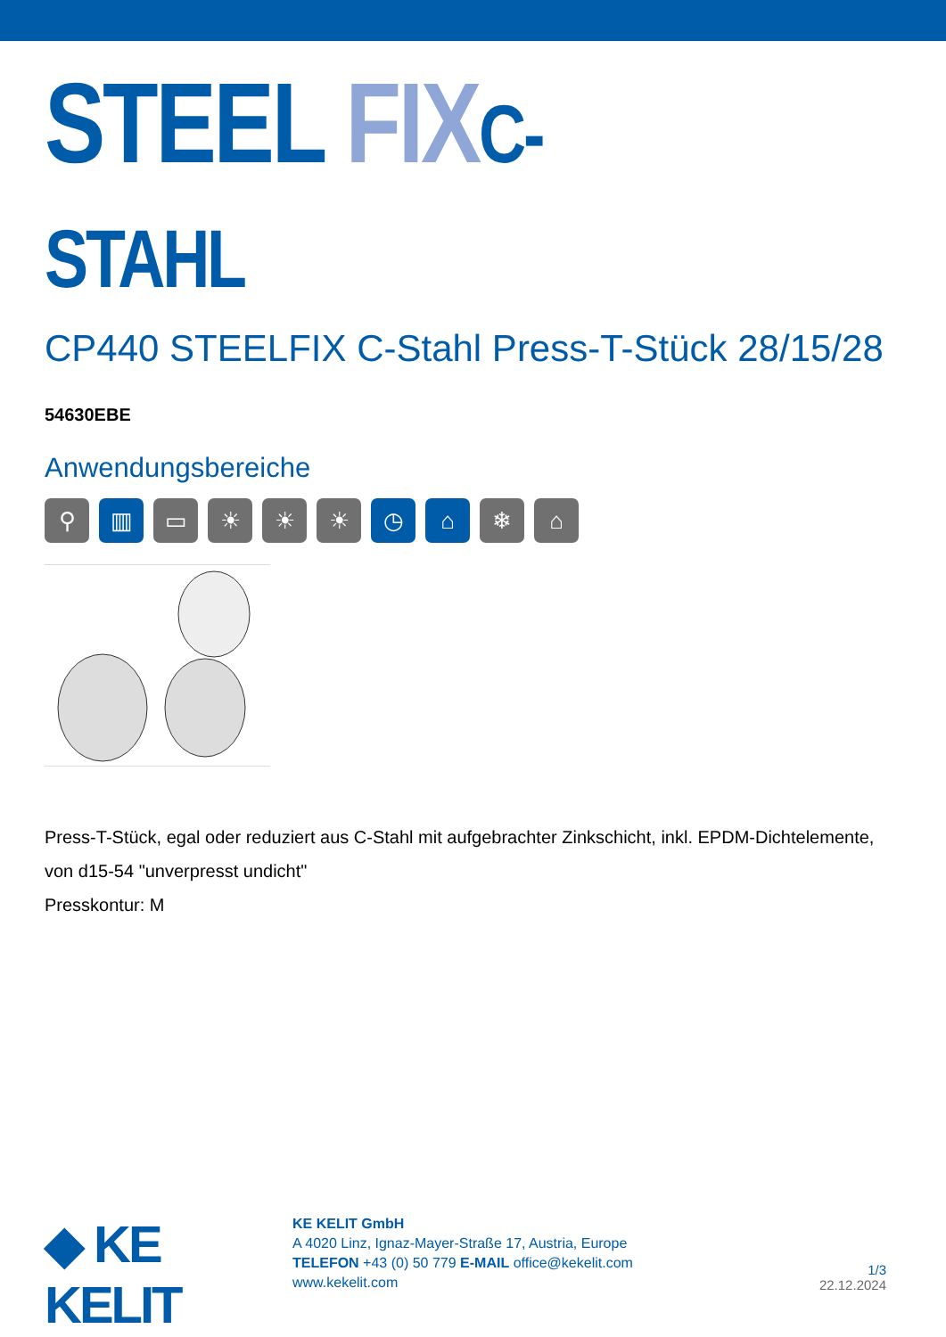STEEL FIX C-STAHL
CP440 STEELFIX C-Stahl Press-T-Stück 28/15/28
54630EBE
Anwendungsbereiche
⚲ ▥ ▭ ☀ ☀ ☀ ◷ ⌂ ❄ ⌂
Press-T-Stück, egal oder reduziert aus C-Stahl mit aufgebrachter Zinkschicht, inkl. EPDM-Dichtelemente, von d15-54 "unverpresst undicht"
Presskontur: M
◆ KE KELIT
KE KELIT GmbH
A 4020 Linz, Ignaz-Mayer-Straße 17, Austria, Europe
TELEFON +43 (0) 50 779 E-MAIL office@kekelit.com
www.kekelit.com
1/3
22.12.2024